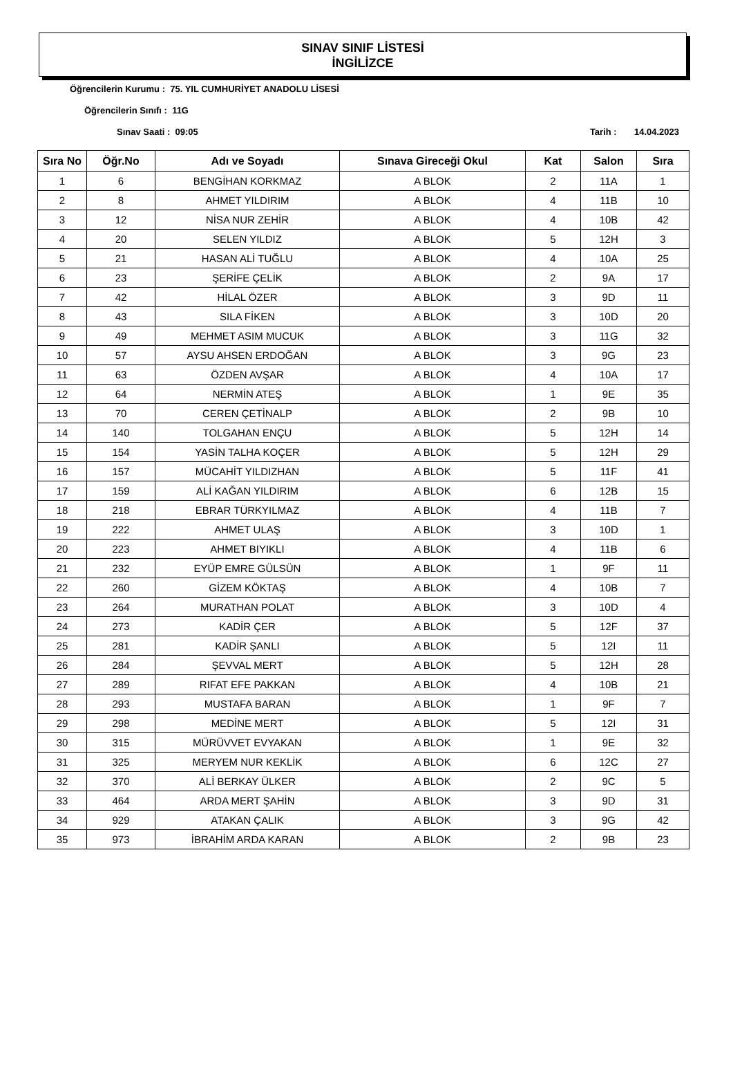SINAV SINIF LİSTESİ
İNGİLİZCE
Öğrencilerin Kurumu : 75. YIL CUMHURİYET ANADOLU LİSESİ
Öğrencilerin Sınıfı : 11G
Sınav Saati : 09:05 Tarih : 14.04.2023
| Sıra No | Öğr.No | Adı ve Soyadı | Sınava Gireceği Okul | Kat | Salon | Sıra |
| --- | --- | --- | --- | --- | --- | --- |
| 1 | 6 | BENGİHAN KORKMAZ | A BLOK | 2 | 11A | 1 |
| 2 | 8 | AHMET YILDIRIM | A BLOK | 4 | 11B | 10 |
| 3 | 12 | NİSA NUR ZEHİR | A BLOK | 4 | 10B | 42 |
| 4 | 20 | SELEN YILDIZ | A BLOK | 5 | 12H | 3 |
| 5 | 21 | HASAN ALİ TUĞLU | A BLOK | 4 | 10A | 25 |
| 6 | 23 | ŞERİFE ÇELİK | A BLOK | 2 | 9A | 17 |
| 7 | 42 | HİLAL ÖZER | A BLOK | 3 | 9D | 11 |
| 8 | 43 | SILA FİKEN | A BLOK | 3 | 10D | 20 |
| 9 | 49 | MEHMET ASIM MUCUK | A BLOK | 3 | 11G | 32 |
| 10 | 57 | AYSU AHSEN ERDOĞAN | A BLOK | 3 | 9G | 23 |
| 11 | 63 | ÖZDEN AVŞAR | A BLOK | 4 | 10A | 17 |
| 12 | 64 | NERMİN ATEŞ | A BLOK | 1 | 9E | 35 |
| 13 | 70 | CEREN ÇETİNALP | A BLOK | 2 | 9B | 10 |
| 14 | 140 | TOLGAHAN ENÇU | A BLOK | 5 | 12H | 14 |
| 15 | 154 | YASİN TALHA KOÇER | A BLOK | 5 | 12H | 29 |
| 16 | 157 | MÜCAHİT YILDIZHAN | A BLOK | 5 | 11F | 41 |
| 17 | 159 | ALİ KAĞAN YILDIRIM | A BLOK | 6 | 12B | 15 |
| 18 | 218 | EBRAR TÜRKYILMAZ | A BLOK | 4 | 11B | 7 |
| 19 | 222 | AHMET ULAŞ | A BLOK | 3 | 10D | 1 |
| 20 | 223 | AHMET BIYIKLI | A BLOK | 4 | 11B | 6 |
| 21 | 232 | EYÜP EMRE GÜLSÜN | A BLOK | 1 | 9F | 11 |
| 22 | 260 | GİZEM KÖKTAŞ | A BLOK | 4 | 10B | 7 |
| 23 | 264 | MURATHAN POLAT | A BLOK | 3 | 10D | 4 |
| 24 | 273 | KADİR ÇER | A BLOK | 5 | 12F | 37 |
| 25 | 281 | KADİR ŞANLI | A BLOK | 5 | 12I | 11 |
| 26 | 284 | ŞEVVAL MERT | A BLOK | 5 | 12H | 28 |
| 27 | 289 | RIFAT EFE PAKKAN | A BLOK | 4 | 10B | 21 |
| 28 | 293 | MUSTAFA BARAN | A BLOK | 1 | 9F | 7 |
| 29 | 298 | MEDİNE MERT | A BLOK | 5 | 12I | 31 |
| 30 | 315 | MÜRÜVVET EVYAKAN | A BLOK | 1 | 9E | 32 |
| 31 | 325 | MERYEM NUR KEKLİK | A BLOK | 6 | 12C | 27 |
| 32 | 370 | ALİ BERKAY ÜLKER | A BLOK | 2 | 9C | 5 |
| 33 | 464 | ARDA MERT ŞAHİN | A BLOK | 3 | 9D | 31 |
| 34 | 929 | ATAKAN ÇALIK | A BLOK | 3 | 9G | 42 |
| 35 | 973 | İBRAHİM ARDA KARAN | A BLOK | 2 | 9B | 23 |